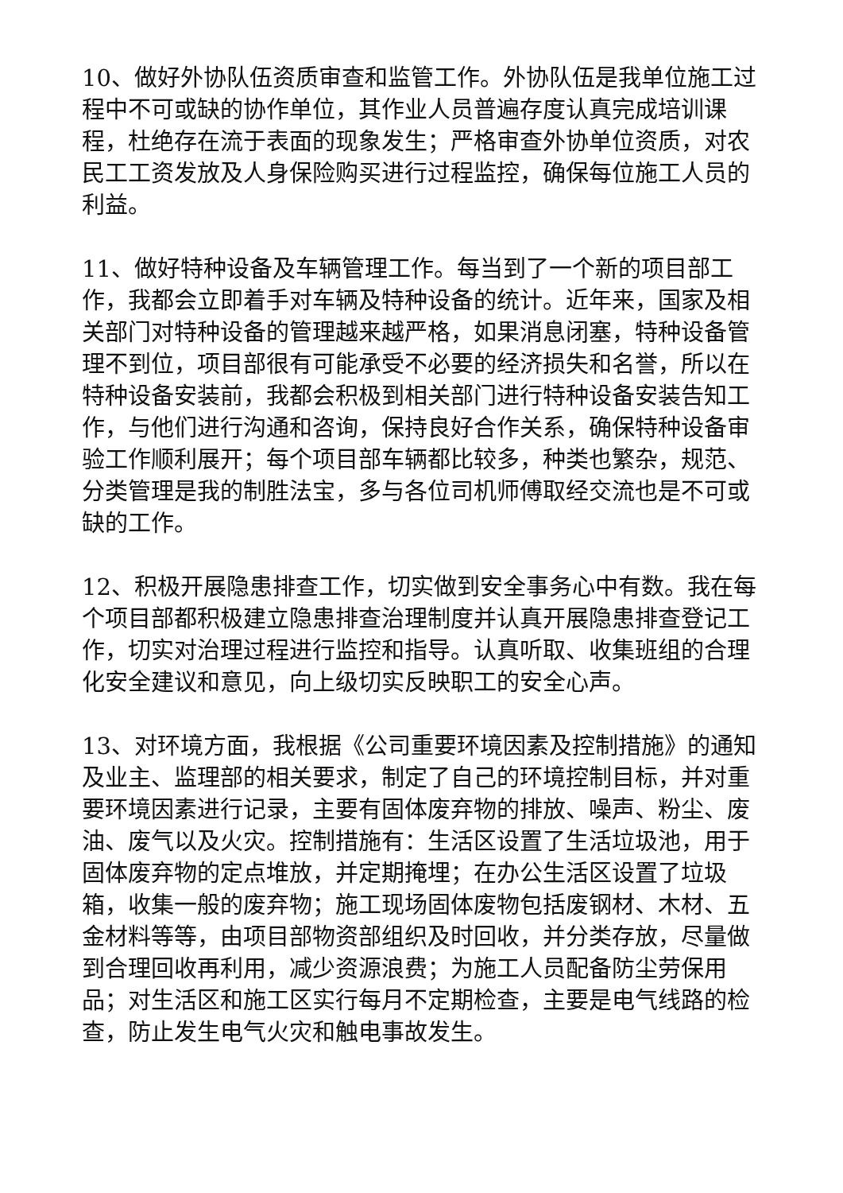10、做好外协队伍资质审查和监管工作。外协队伍是我单位施工过程中不可或缺的协作单位，其作业人员普遍存度认真完成培训课程，杜绝存在流于表面的现象发生；严格审查外协单位资质，对农民工工资发放及人身保险购买进行过程监控，确保每位施工人员的利益。
11、做好特种设备及车辆管理工作。每当到了一个新的项目部工作，我都会立即着手对车辆及特种设备的统计。近年来，国家及相关部门对特种设备的管理越来越严格，如果消息闭塞，特种设备管理不到位，项目部很有可能承受不必要的经济损失和名誉，所以在特种设备安装前，我都会积极到相关部门进行特种设备安装告知工作，与他们进行沟通和咨询，保持良好合作关系，确保特种设备审验工作顺利展开；每个项目部车辆都比较多，种类也繁杂，规范、分类管理是我的制胜法宝，多与各位司机师傅取经交流也是不可或缺的工作。
12、积极开展隐患排查工作，切实做到安全事务心中有数。我在每个项目部都积极建立隐患排查治理制度并认真开展隐患排查登记工作，切实对治理过程进行监控和指导。认真听取、收集班组的合理化安全建议和意见，向上级切实反映职工的安全心声。
13、对环境方面，我根据《公司重要环境因素及控制措施》的通知及业主、监理部的相关要求，制定了自己的环境控制目标，并对重要环境因素进行记录，主要有固体废弃物的排放、噪声、粉尘、废油、废气以及火灾。控制措施有：生活区设置了生活垃圾池，用于固体废弃物的定点堆放，并定期掩埋；在办公生活区设置了垃圾箱，收集一般的废弃物；施工现场固体废物包括废钢材、木材、五金材料等等，由项目部物资部组织及时回收，并分类存放，尽量做到合理回收再利用，减少资源浪费；为施工人员配备防尘劳保用品；对生活区和施工区实行每月不定期检查，主要是电气线路的检查，防止发生电气火灾和触电事故发生。